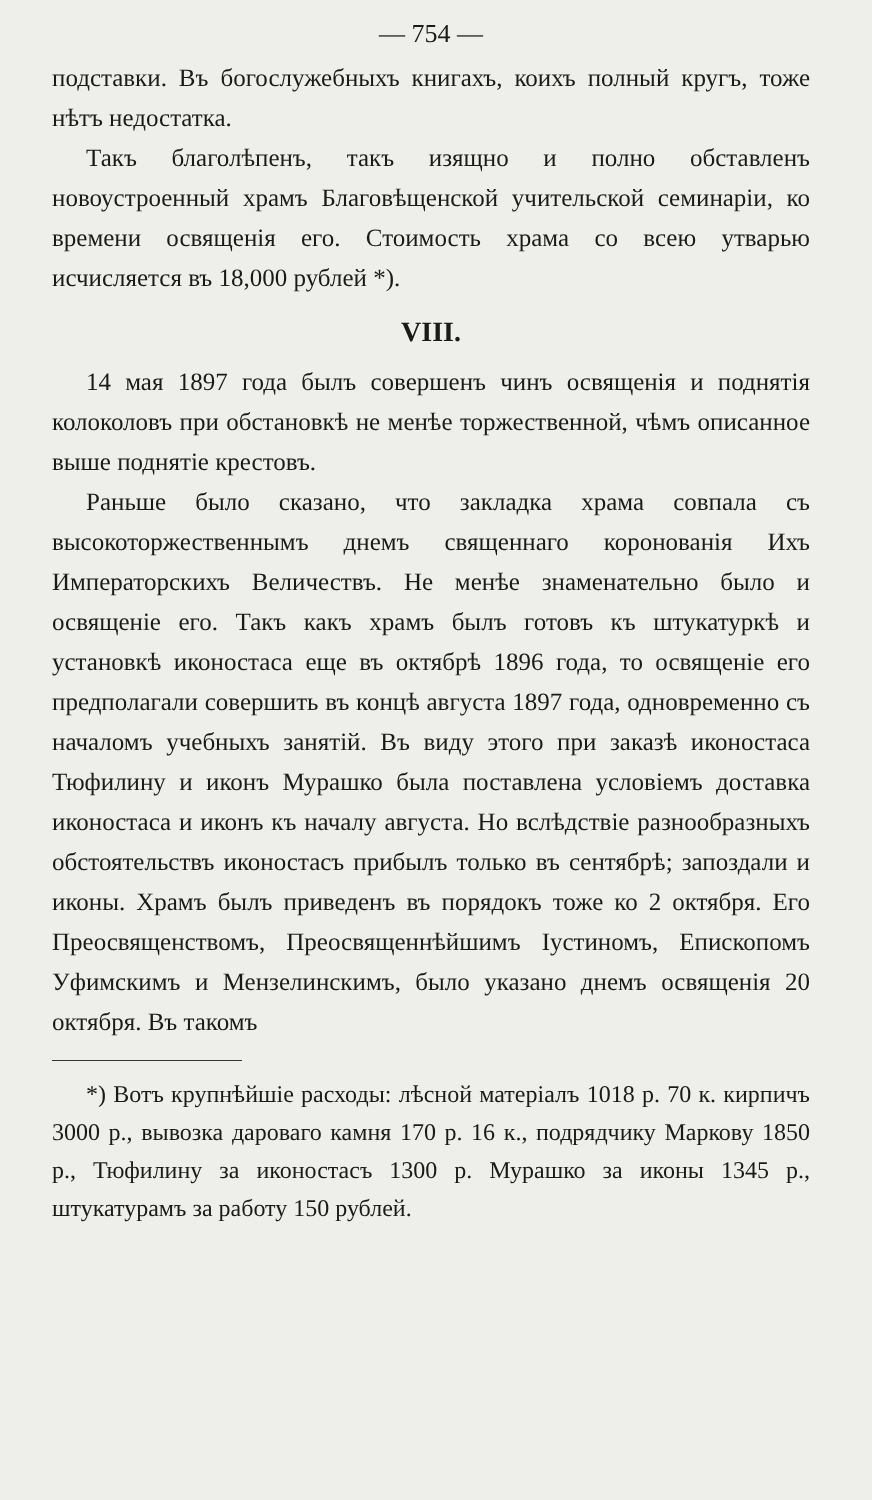— 754 —
подставки. Въ богослужебныхъ книгахъ, коихъ полный кругъ, тоже нѣтъ недостатка.
Такъ благолѣпенъ, такъ изящно и полно обставленъ новоустроенный храмъ Благовѣщенской учительской семинаріи, ко времени освященія его. Стоимость храма со всею утварью исчисляется въ 18,000 рублей *).
VIII.
14 мая 1897 года былъ совершенъ чинъ освященія и поднятія колоколовъ при обстановкѣ не менѣе торжественной, чѣмъ описанное выше поднятіе крестовъ.
Раньше было сказано, что закладка храма совпала съ высокоторжественнымъ днемъ священнаго коронованія Ихъ Императорскихъ Величествъ. Не менѣе знаменательно было и освященіе его. Такъ какъ храмъ былъ готовъ къ штукатуркѣ и установкѣ иконостаса еще въ октябрѣ 1896 года, то освященіе его предполагали совершить въ концѣ августа 1897 года, одновременно съ началомъ учебныхъ занятій. Въ виду этого при заказѣ иконостаса Тюфилину и иконъ Мурашко была поставлена условіемъ доставка иконостаса и иконъ къ началу августа. Но вслѣдствіе разнообразныхъ обстоятельствъ иконостасъ прибылъ только въ сентябрѣ; запоздали и иконы. Храмъ былъ приведенъ въ порядокъ тоже ко 2 октября. Его Преосвященствомъ, Преосвященнѣйшимъ Іустиномъ, Епископомъ Уфимскимъ и Мензелинскимъ, было указано днемъ освященія 20 октября. Въ такомъ
*) Вотъ крупнѣйшіе расходы: лѣсной матеріалъ 1018 р. 70 к. кирпичъ 3000 р., вывозка дароваго камня 170 р. 16 к., подрядчику Маркову 1850 р., Тюфилину за иконостасъ 1300 р. Мурашко за иконы 1345 р., штукатурамъ за работу 150 рублей.